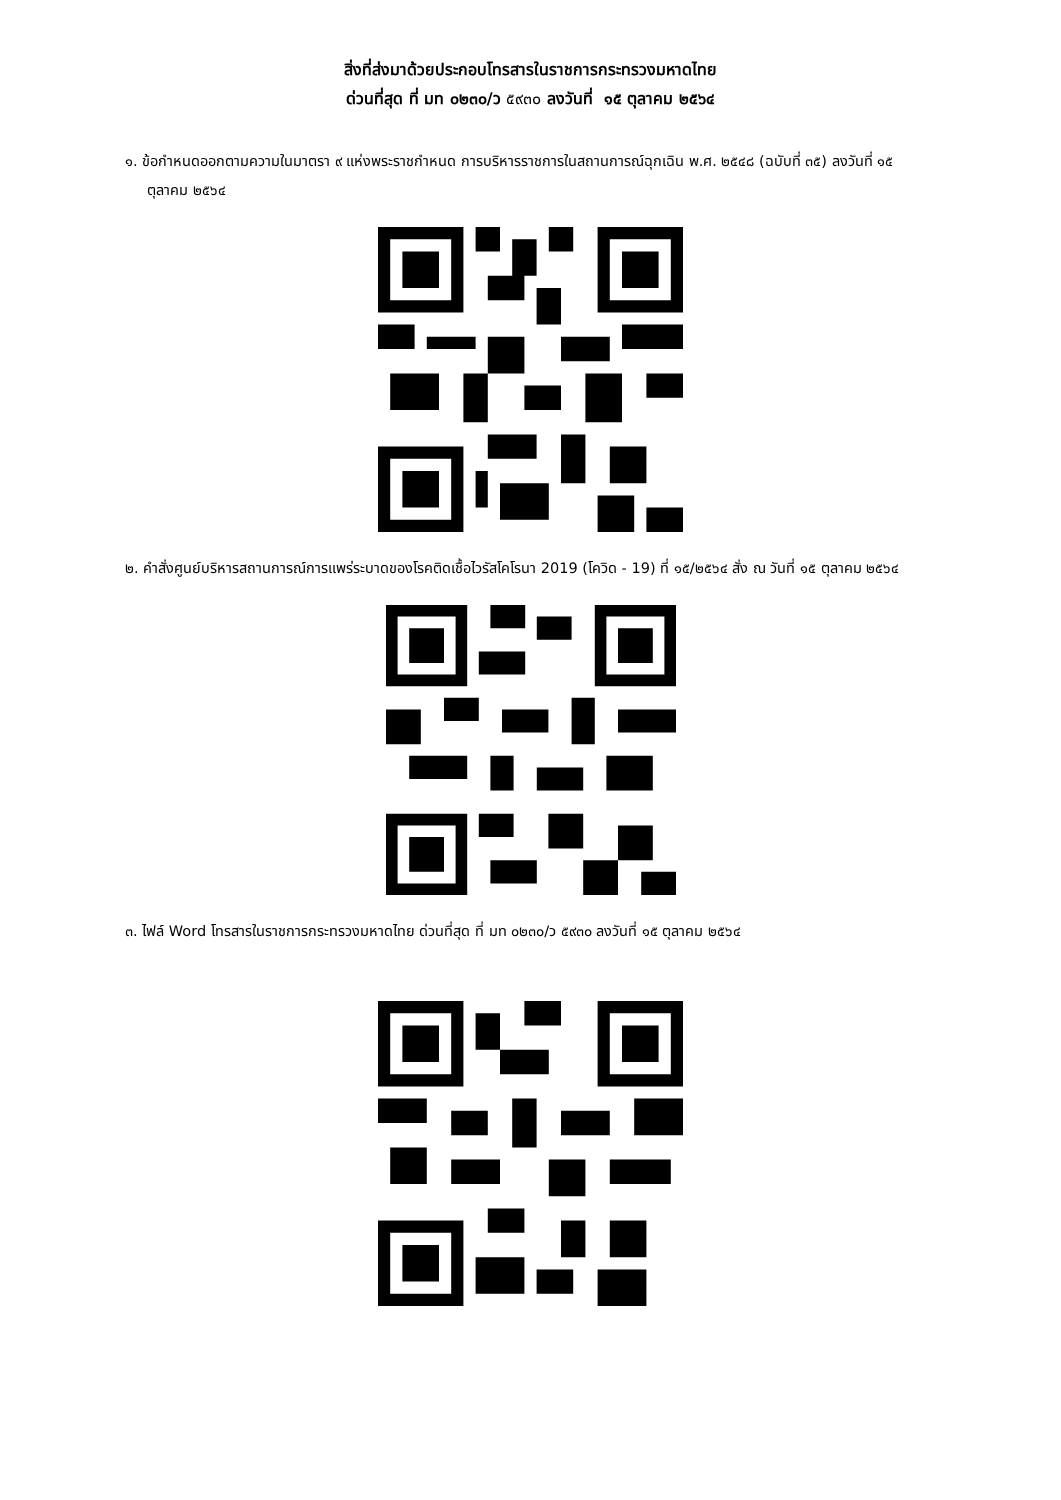สิ่งที่ส่งมาด้วยประกอบโทรสารในราชการกระทรวงมหาดไทย
ด่วนที่สุด ที่ มท ๐๒๓๐/ว ๕๙๓๐ ลงวันที่ ๑๕ ตุลาคม ๒๕๖๔
๑. ข้อกำหนดออกตามความในมาตรา ๙ แห่งพระราชกำหนด การบริหารราชการในสถานการณ์ฉุกเฉิน พ.ศ. ๒๕๔๘ (ฉบับที่ ๓๕) ลงวันที่ ๑๕ ตุลาคม ๒๕๖๔
๒. คำสั่งศูนย์บริหารสถานการณ์การแพร่ระบาดของโรคติดเชื้อไวรัสโคโรนา 2019 (โควิด - 19) ที่ ๑๕/๒๕๖๔ สั่ง ณ วันที่ ๑๕ ตุลาคม ๒๕๖๔
๓. ไฟล์ Word โทรสารในราชการกระทรวงมหาดไทย ด่วนที่สุด ที่ มท ๐๒๓๐/ว ๕๙๓๐ ลงวันที่ ๑๕ ตุลาคม ๒๕๖๔